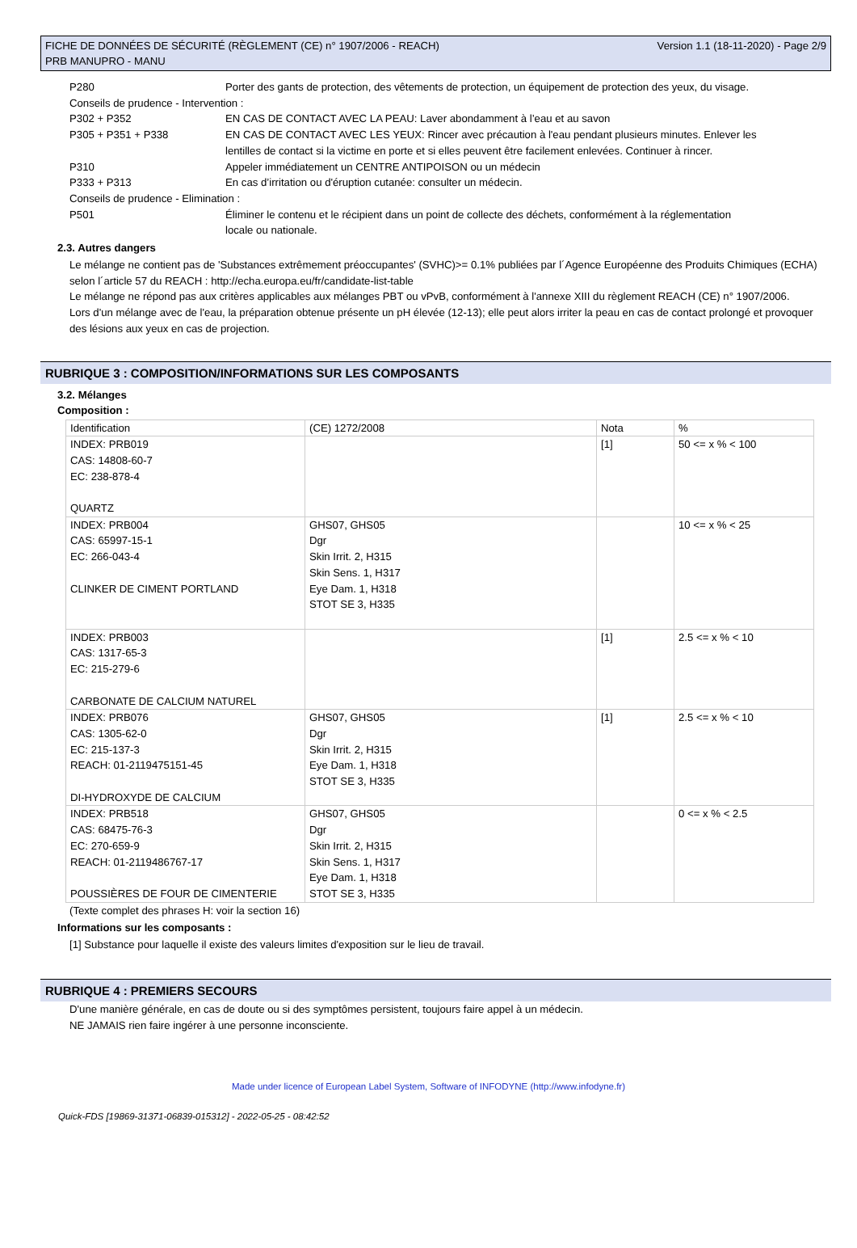FICHE DE DONNÉES DE SÉCURITÉ (RÈGLEMENT (CE) n° 1907/2006 - REACH)
PRB MANUPRO - MANU
Version 1.1 (18-11-2020) - Page 2/9
P280 Porter des gants de protection, des vêtements de protection, un équipement de protection des yeux, du visage.
Conseils de prudence - Intervention :
P302 + P352 EN CAS DE CONTACT AVEC LA PEAU: Laver abondamment à l’eau et au savon
P305 + P351 + P338 EN CAS DE CONTACT AVEC LES YEUX: Rincer avec précaution à l'eau pendant plusieurs minutes. Enlever les lentilles de contact si la victime en porte et si elles peuvent être facilement enlevées. Continuer à rincer.
P310 Appeler immédiatement un CENTRE ANTIPOISON ou un médecin
P333 + P313 En cas d’irritation ou d'éruption cutanée: consulter un médecin.
Conseils de prudence - Elimination :
P501 Éliminer le contenu et le récipient dans un point de collecte des déchets, conformément à la réglementation locale ou nationale.
2.3. Autres dangers
Le mélange ne contient pas de 'Substances extrêmement préoccupantes' (SVHC)>= 0.1% publiées par l´Agence Européenne des Produits Chimiques (ECHA) selon l´article 57 du REACH : http://echa.europa.eu/fr/candidate-list-table
Le mélange ne répond pas aux critères applicables aux mélanges PBT ou vPvB, conformément à l'annexe XIII du règlement REACH (CE) n° 1907/2006.
Lors d'un mélange avec de l'eau, la préparation obtenue présente un pH élevée (12-13); elle peut alors irriter la peau en cas de contact prolongé et provoquer des lésions aux yeux en cas de projection.
RUBRIQUE 3 : COMPOSITION/INFORMATIONS SUR LES COMPOSANTS
3.2. Mélanges
Composition :
| Identification | (CE) 1272/2008 | Nota | % |
| INDEX: PRB019 CAS: 14808-60-7 EC: 238-878-4 QUARTZ | | [1] | 50 <= x % < 100 |
| INDEX: PRB004 CAS: 65997-15-1 EC: 266-043-4 CLINKER DE CIMENT PORTLAND | GHS07, GHS05 Dgr Skin Irrit. 2, H315 Skin Sens. 1, H317 Eye Dam. 1, H318 STOT SE 3, H335 | | 10 <= x % < 25 |
| INDEX: PRB003 CAS: 1317-65-3 EC: 215-279-6 CARBONATE DE CALCIUM NATUREL | | [1] | 2.5 <= x % < 10 |
| INDEX: PRB076 CAS: 1305-62-0 EC: 215-137-3 REACH: 01-2119475151-45 DI-HYDROXYDE DE CALCIUM | GHS07, GHS05 Dgr Skin Irrit. 2, H315 Eye Dam. 1, H318 STOT SE 3, H335 | [1] | 2.5 <= x % < 10 |
| INDEX: PRB518 CAS: 68475-76-3 EC: 270-659-9 REACH: 01-2119486767-17 POUSSIÈRES DE FOUR DE CIMENTERIE | GHS07, GHS05 Dgr Skin Irrit. 2, H315 Skin Sens. 1, H317 Eye Dam. 1, H318 STOT SE 3, H335 | | 0 <= x % < 2.5 |
(Texte complet des phrases H: voir la section 16)
Informations sur les composants :
[1] Substance pour laquelle il existe des valeurs limites d'exposition sur le lieu de travail.
RUBRIQUE 4 : PREMIERS SECOURS
D'une manière générale, en cas de doute ou si des symptômes persistent, toujours faire appel à un médecin.
NE JAMAIS rien faire ingérer à une personne inconsciente.
Made under licence of European Label System, Software of INFODYNE (http://www.infodyne.fr)
Quick-FDS [19869-31371-06839-015312] - 2022-05-25 - 08:42:52